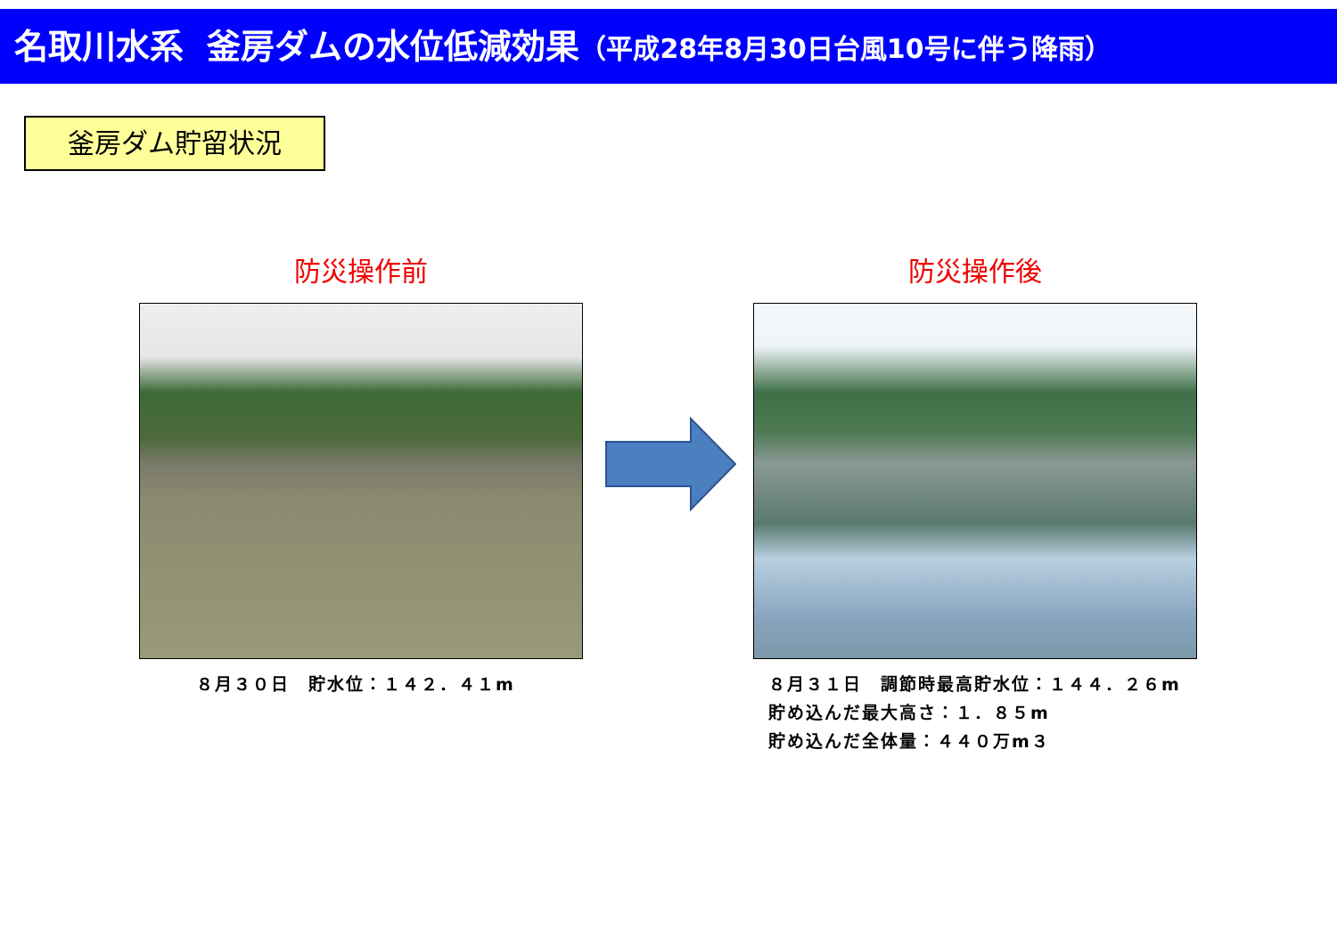名取川水系 釜房ダムの水位低減効果（平成28年8月30日台風10号に伴う降雨）
釜房ダム貯留状況
防災操作前 防災操作後
８月３０日　貯水位：１４２．４１m
８月３１日　調節時最高貯水位：１４４．２６m
貯め込んだ最大高さ：１．８５m
貯め込んだ全体量：４４０万m３